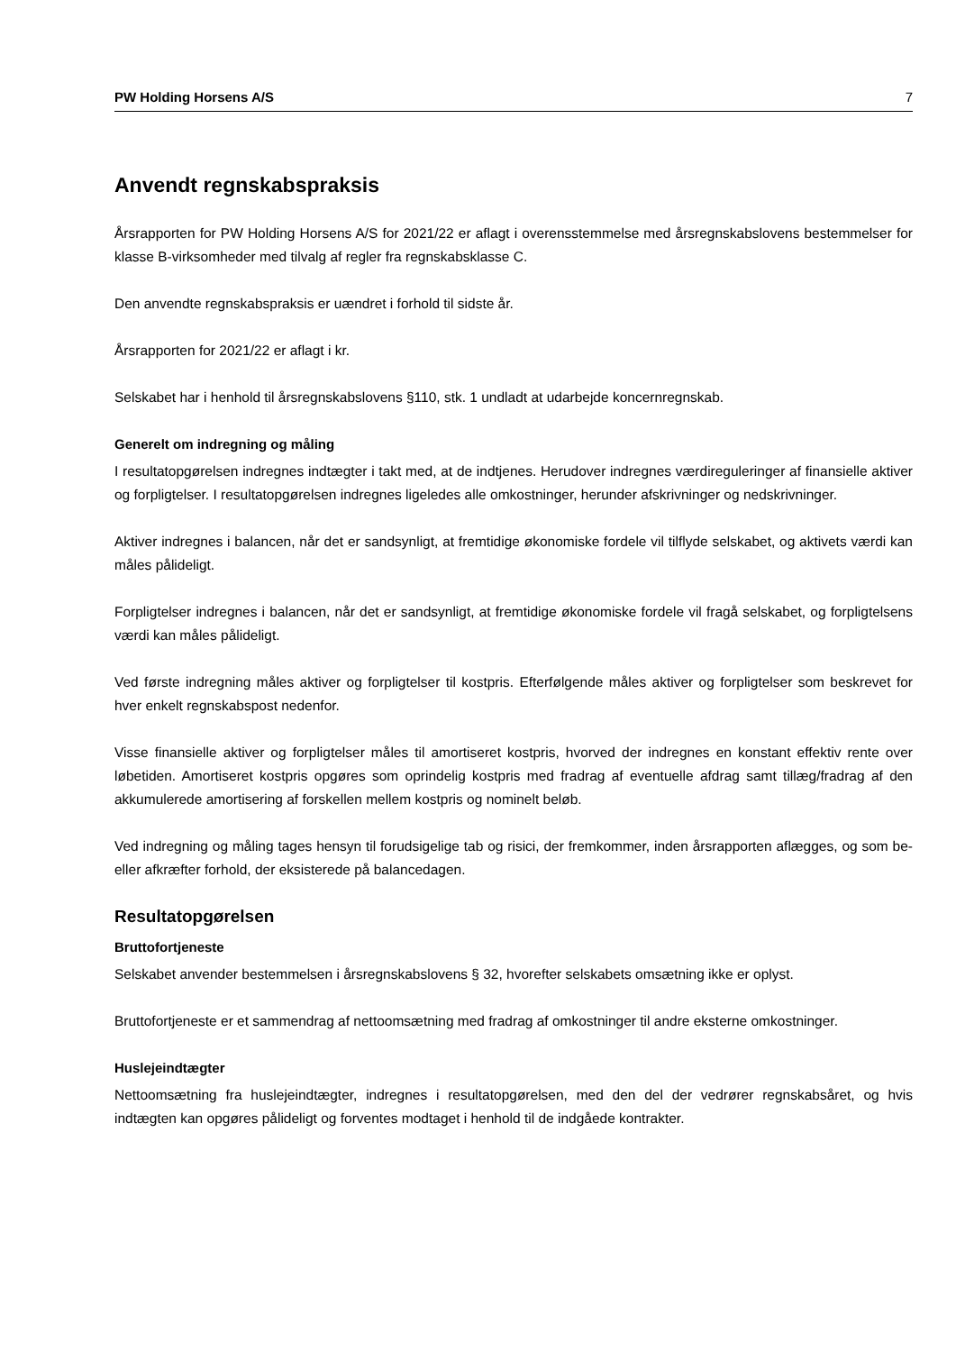PW Holding Horsens A/S 7
Anvendt regnskabspraksis
Årsrapporten for PW Holding Horsens A/S for 2021/22 er aflagt i overensstemmelse med årsregnskabslovens bestemmelser for klasse B-virksomheder med tilvalg af regler fra regnskabsklasse C.
Den anvendte regnskabspraksis er uændret i forhold til sidste år.
Årsrapporten for 2021/22 er aflagt i kr.
Selskabet har i henhold til årsregnskabslovens §110, stk. 1 undladt at udarbejde koncernregnskab.
Generelt om indregning og måling
I resultatopgørelsen indregnes indtægter i takt med, at de indtjenes. Herudover indregnes værdireguleringer af finansielle aktiver og forpligtelser. I resultatopgørelsen indregnes ligeledes alle omkostninger, herunder afskrivninger og nedskrivninger.
Aktiver indregnes i balancen, når det er sandsynligt, at fremtidige økonomiske fordele vil tilflyde selskabet, og aktivets værdi kan måles pålideligt.
Forpligtelser indregnes i balancen, når det er sandsynligt, at fremtidige økonomiske fordele vil fragå selskabet, og forpligtelsens værdi kan måles pålideligt.
Ved første indregning måles aktiver og forpligtelser til kostpris. Efterfølgende måles aktiver og forpligtelser som beskrevet for hver enkelt regnskabspost nedenfor.
Visse finansielle aktiver og forpligtelser måles til amortiseret kostpris, hvorved der indregnes en konstant effektiv rente over løbetiden. Amortiseret kostpris opgøres som oprindelig kostpris med fradrag af eventuelle afdrag samt tillæg/fradrag af den akkumulerede amortisering af forskellen mellem kostpris og nominelt beløb.
Ved indregning og måling tages hensyn til forudsigelige tab og risici, der fremkommer, inden årsrapporten aflægges, og som be- eller afkræfter forhold, der eksisterede på balancedagen.
Resultatopgørelsen
Bruttofortjeneste
Selskabet anvender bestemmelsen i årsregnskabslovens § 32, hvorefter selskabets omsætning ikke er oplyst.
Bruttofortjeneste er et sammendrag af nettoomsætning med fradrag af omkostninger til andre eksterne omkostninger.
Huslejeindtægter
Nettoomsætning fra huslejeindtægter, indregnes i resultatopgørelsen, med den del der vedrører regnskabsåret, og hvis indtægten kan opgøres pålideligt og forventes modtaget i henhold til de indgåede kontrakter.